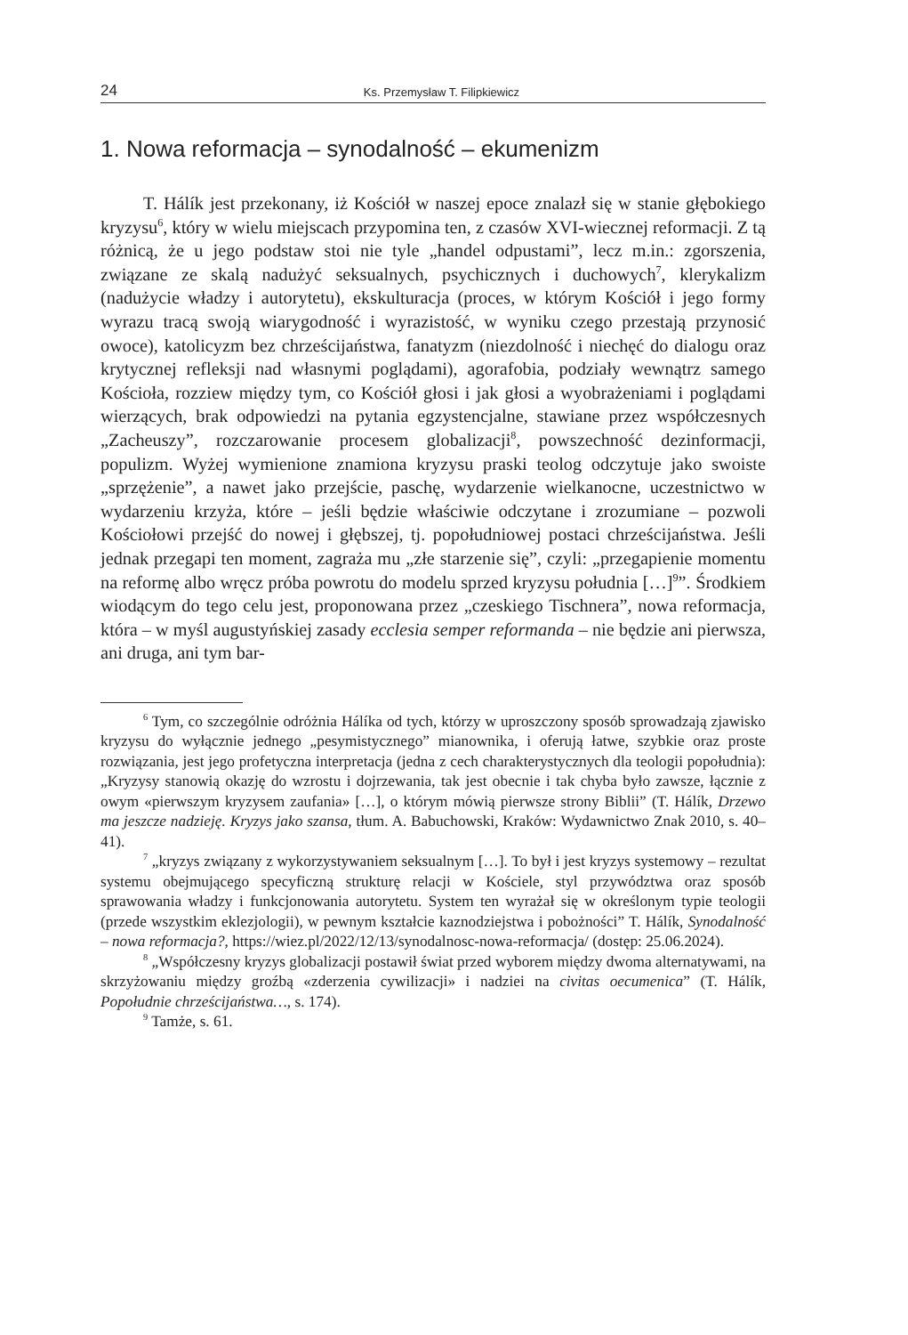24 Ks. Przemysław T. Filipkiewicz
1. Nowa reformacja – synodalność – ekumenizm
T. Hálík jest przekonany, iż Kościół w naszej epoce znalazł się w stanie głębokiego kryzysu<sup>6</sup>, który w wielu miejscach przypomina ten, z czasów XVI-wiecznej reformacji. Z tą różnicą, że u jego podstaw stoi nie tyle „handel odpustami”, lecz m.in.: zgorszenia, związane ze skalą nadużyć seksualnych, psychicznych i duchowych<sup>7</sup>, klerykalizm (nadużycie władzy i autorytetu), ekskulturacja (proces, w którym Kościół i jego formy wyrazu tracą swoją wiarygodność i wyrazistość, w wyniku czego przestają przynosić owoce), katolicyzm bez chrześcijaństwa, fanatyzm (niezdolność i niechęć do dialogu oraz krytycznej refleksji nad własnymi poglądami), agorafobia, podziały wewnątrz samego Kościoła, rozziew między tym, co Kościół głosi i jak głosi a wyobrażeniami i poglądami wierzących, brak odpowiedzi na pytania egzystencjalne, stawiane przez współczesnych „Zacheuszy”, rozczarowanie procesem globalizacji<sup>8</sup>, powszechność dezinformacji, populizm. Wyżej wymienione znamiona kryzysu praski teolog odczytuje jako swoiste „sprzężenie”, a nawet jako przejście, paschę, wydarzenie wielkanocne, uczestnictwo w wydarzeniu krzyża, które – jeśli będzie właściwie odczytane i zrozumiane – pozwoli Kościołowi przejść do nowej i głębszej, tj. popołudniowej postaci chrześcijaństwa. Jeśli jednak przegapi ten moment, zagraża mu „złe starzenie się”, czyli: „przegapienie momentu na reformę albo wręcz próba powrotu do modelu sprzed kryzysu południa […]<sup>9</sup>”. Środkiem wiodącym do tego celu jest, proponowana przez „czeskiego Tischnera”, nowa reformacja, która – w myśl augustyńskiej zasady ecclesia semper reformanda – nie będzie ani pierwsza, ani druga, ani tym bar-
<sup>6</sup> Tym, co szczególnie odróżnia Hálíka od tych, którzy w uproszczony sposób sprowadzają zjawisko kryzysu do wyłącznie jednego „pesymistycznego” mianownika, i oferują łatwe, szybkie oraz proste rozwiązania, jest jego profetyczna interpretacja (jedna z cech charakterystycznych dla teologii popołudnia): „Kryzysy stanowią okazję do wzrostu i dojrzewania, tak jest obecnie i tak chyba było zawsze, łącznie z owym «pierwszym kryzysem zaufania» […], o którym mówią pierwsze strony Biblii” (T. Hálík, Drzewo ma jeszcze nadzieję. Kryzys jako szansa, tłum. A. Babuchowski, Kraków: Wydawnictwo Znak 2010, s. 40–41).
<sup>7</sup> „kryzys związany z wykorzystywaniem seksualnym […]. To był i jest kryzys systemowy – rezultat systemu obejmującego specyficzną strukturę relacji w Kościele, styl przywództwa oraz sposób sprawowania władzy i funkcjonowania autorytetu. System ten wyrażał się w określonym typie teologii (przede wszystkim eklezjologii), w pewnym kształcie kaznodziejstwa i pobożności” T. Hálík, Synodalność – nowa reformacja?, https://wiez.pl/2022/12/13/synodalnosc-nowa-reformacja/ (dostęp: 25.06.2024).
<sup>8</sup> „Współczesny kryzys globalizacji postawił świat przed wyborem między dwoma alternatywami, na skrzyżowaniu między groźbą «zderzenia cywilizacji» i nadziei na civitas oecumenica” (T. Hálík, Popołudnie chrześcijaństwa…, s. 174).
<sup>9</sup> Tamże, s. 61.